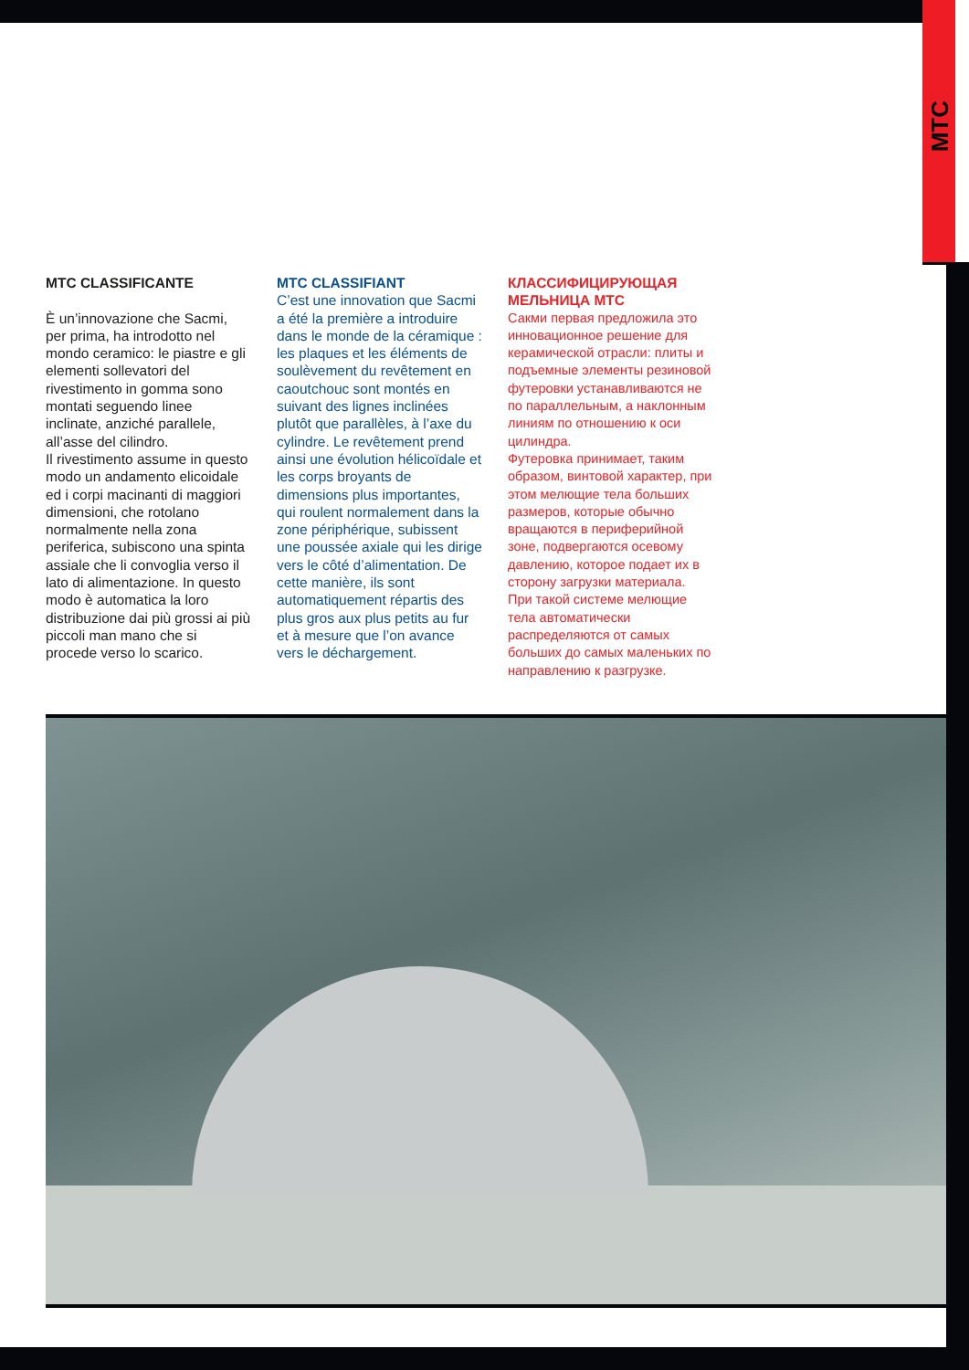MTC
MTC CLASSIFICANTE
È un’innovazione che Sacmi, per prima, ha introdotto nel mondo ceramico: le piastre e gli elementi sollevatori del rivestimento in gomma sono montati seguendo linee inclinate, anziché parallele, all’asse del cilindro.
Il rivestimento assume in questo modo un andamento elicoidale ed i corpi macinanti di maggiori dimensioni, che rotolano normalmente nella zona periferica, subiscono una spinta assiale che li convoglia verso il lato di alimentazione. In questo modo è automatica la loro distribuzione dai più grossi ai più piccoli man mano che si procede verso lo scarico.
MTC CLASSIFIANT
C’est une innovation que Sacmi a été la première a introduire dans le monde de la céramique : les plaques et les éléments de soulèvement du revêtement en caoutchouc sont montés en suivant des lignes inclinées plutôt que parallèles, à l’axe du cylindre. Le revêtement prend ainsi une évolution hélicoïdale et les corps broyants de dimensions plus importantes, qui roulent normalement dans la zone périphérique, subissent une poussée axiale qui les dirige vers le côté d’alimentation. De cette manière, ils sont automatiquement répartis des plus gros aux plus petits au fur et à mesure que l’on avance vers le déchargement.
КЛАССИФИЦИРУЮЩАЯ МЕЛЬНИЦА МТС
Сакми первая предложила это инновационное решение для керамической отрасли: плиты и подъемные элементы резиновой футеровки устанавливаются не по параллельным, а наклонным линиям по отношению к оси цилиндра.
Футеровка принимает, таким образом, винтовой характер, при этом мелющие тела больших размеров, которые обычно вращаются в периферийной зоне, подвергаются осевому давлению, которое подает их в сторону загрузки материала. При такой системе мелющие тела автоматически распределяются от самых больших до самых маленьких по направлению к разгрузке.